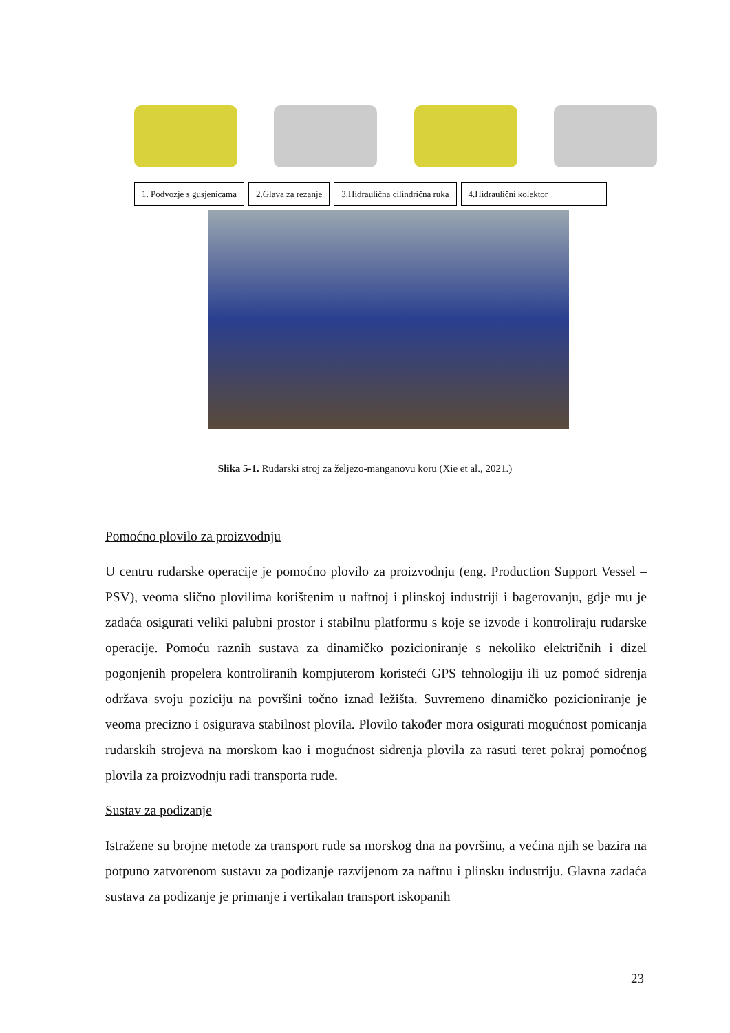1. Podvozje s gusjenicama 2.Glava za rezanje 3.Hidraulična cilindrična ruka 4.Hidraulični kolektor
Slika 5-1. Rudarski stroj za željezo-manganovu koru (Xie et al., 2021.)
Pomoćno plovilo za proizvodnju
U centru rudarske operacije je pomoćno plovilo za proizvodnju (eng. Production Support Vessel – PSV), veoma slično plovilima korištenim u naftnoj i plinskoj industriji i bagerovanju, gdje mu je zadaća osigurati veliki palubni prostor i stabilnu platformu s koje se izvode i kontroliraju rudarske operacije. Pomoću raznih sustava za dinamičko pozicioniranje s nekoliko električnih i dizel pogonjenih propelera kontroliranih kompjuterom koristeći GPS tehnologiju ili uz pomoć sidrenja održava svoju poziciju na površini točno iznad ležišta. Suvremeno dinamičko pozicioniranje je veoma precizno i osigurava stabilnost plovila. Plovilo također mora osigurati mogućnost pomicanja rudarskih strojeva na morskom kao i mogućnost sidrenja plovila za rasuti teret pokraj pomoćnog plovila za proizvodnju radi transporta rude.
Sustav za podizanje
Istražene su brojne metode za transport rude sa morskog dna na površinu, a većina njih se bazira na potpuno zatvorenom sustavu za podizanje razvijenom za naftnu i plinsku industriju. Glavna zadaća sustava za podizanje je primanje i vertikalan transport iskopanih
23